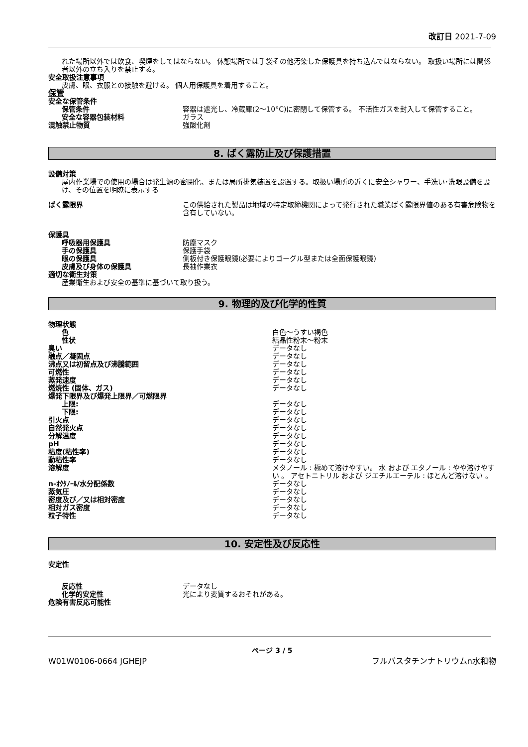改訂日 2021-7-09
れた場所以外では飲食、喫煙をしてはならない。 休憩場所では手袋その他汚染した保護具を持ち込んではならない。 取扱い場所には関係者以外の立ち入りを禁止する。
安全取扱注意事項
皮膚、眼、衣服との接触を避ける。 個人用保護具を着用すること。
保管
安全な保管条件
保管条件 容器は遮光し、冷蔵庫(2～10°C)に密閉して保管する。 不活性ガスを封入して保管すること。
安全な容器包装材料 ガラス
混触禁止物質 強酸化剤
8. ばく露防止及び保護措置
設備対策
屋内作業場での使用の場合は発生源の密閉化、または局所排気装置を設置する。取扱い場所の近くに安全シャワー、手洗い･洗眼設備を設け、その位置を明瞭に表示する
ばく露限界 この供給された製品は地域の特定取締機関によって発行された職業ばく露限界値のある有害危険物を含有していない。
保護具
呼吸器用保護具 防塵マスク
手の保護具 保護手袋
眼の保護具 側板付き保護眼鏡(必要によりゴーグル型または全面保護眼鏡)
皮膚及び身体の保護具 長袖作業衣
適切な衛生対策
産業衛生および安全の基準に基づいて取り扱う。
9. 物理的及び化学的性質
物理状態
色 白色～うすい褐色
性状 結晶性粉末～粉末
臭い データなし
融点／凝固点 データなし
沸点又は初留点及び沸騰範囲 データなし
可燃性 データなし
蒸発速度 データなし
燃焼性 (固体、ガス) データなし
爆発下限界及び爆発上限界／可燃限界
上限: データなし
下限: データなし
引火点 データなし
自然発火点 データなし
分解温度 データなし
pH データなし
粘度(粘性率) データなし
動粘性率 データなし
溶解度 メタノール : 極めて溶けやすい。 水 および エタノール : やや溶けやすい 。 アセトニトリル および ジエチルエーテル : ほとんど溶けない 。
n-ｵｸﾀﾉｰﾙ/水分配係数 データなし
蒸気圧 データなし
密度及び／又は相対密度 データなし
相対ガス密度 データなし
粒子特性 データなし
10. 安定性及び反応性
安定性
反応性 データなし
化学的安定性 光により変質するおそれがある。
危険有害反応可能性
ページ 3 / 5
W01W0106-0664 JGHEJP フルバスタチンナトリウムn水和物